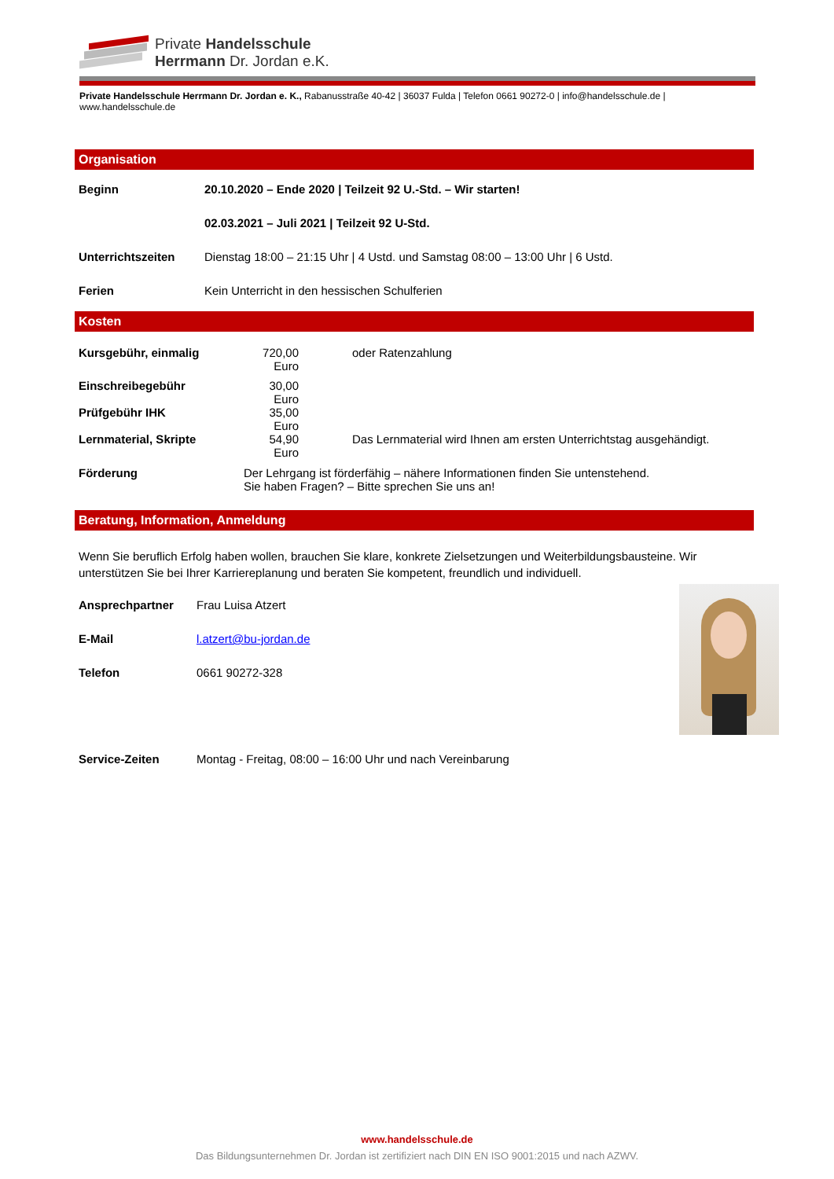Private Handelsschule
Herrmann Dr. Jordan e.K.
Private Handelsschule Herrmann Dr. Jordan e. K., Rabanusstraße 40-42 | 36037 Fulda | Telefon 0661 90272-0 | info@handelsschule.de | www.handelsschule.de
Organisation
| Beginn | 20.10.2020 – Ende 2020 / Teilzeit 92 U.-Std. – Wir starten! |
| | 02.03.2021 – Juli 2021 / Teilzeit 92 U-Std. |
| Unterrichtszeiten | Dienstag 18:00 – 21:15 Uhr / 4 Ustd. und Samstag 08:00 – 13:00 Uhr / 6 Ustd. |
| Ferien | Kein Unterricht in den hessischen Schulferien |
Kosten
| Kursgebühr, einmalig | 720,00 Euro | oder Ratenzahlung |
| Einschreibegebühr | 30,00 Euro | |
| Prüfgebühr IHK | 35,00 Euro | |
| Lernmaterial, Skripte | 54,90 Euro | Das Lernmaterial wird Ihnen am ersten Unterrichtstag ausgehändigt. |
| Förderung | Der Lehrgang ist förderfähig – nähere Informationen finden Sie untenstehend. Sie haben Fragen? – Bitte sprechen Sie uns an! | |
Beratung, Information, Anmeldung
Wenn Sie beruflich Erfolg haben wollen, brauchen Sie klare, konkrete Zielsetzungen und Weiterbildungsbausteine. Wir unterstützen Sie bei Ihrer Karriereplanung und beraten Sie kompetent, freundlich und individuell.
| Ansprechpartner | Frau Luisa Atzert |
| E-Mail | l.atzert@bu-jordan.de |
| Telefon | 0661 90272-328 |
| Service-Zeiten | Montag - Freitag, 08:00 – 16:00 Uhr und nach Vereinbarung |
www.handelsschule.de
Das Bildungsunternehmen Dr. Jordan ist zertifiziert nach DIN EN ISO 9001:2015 und nach AZWV.